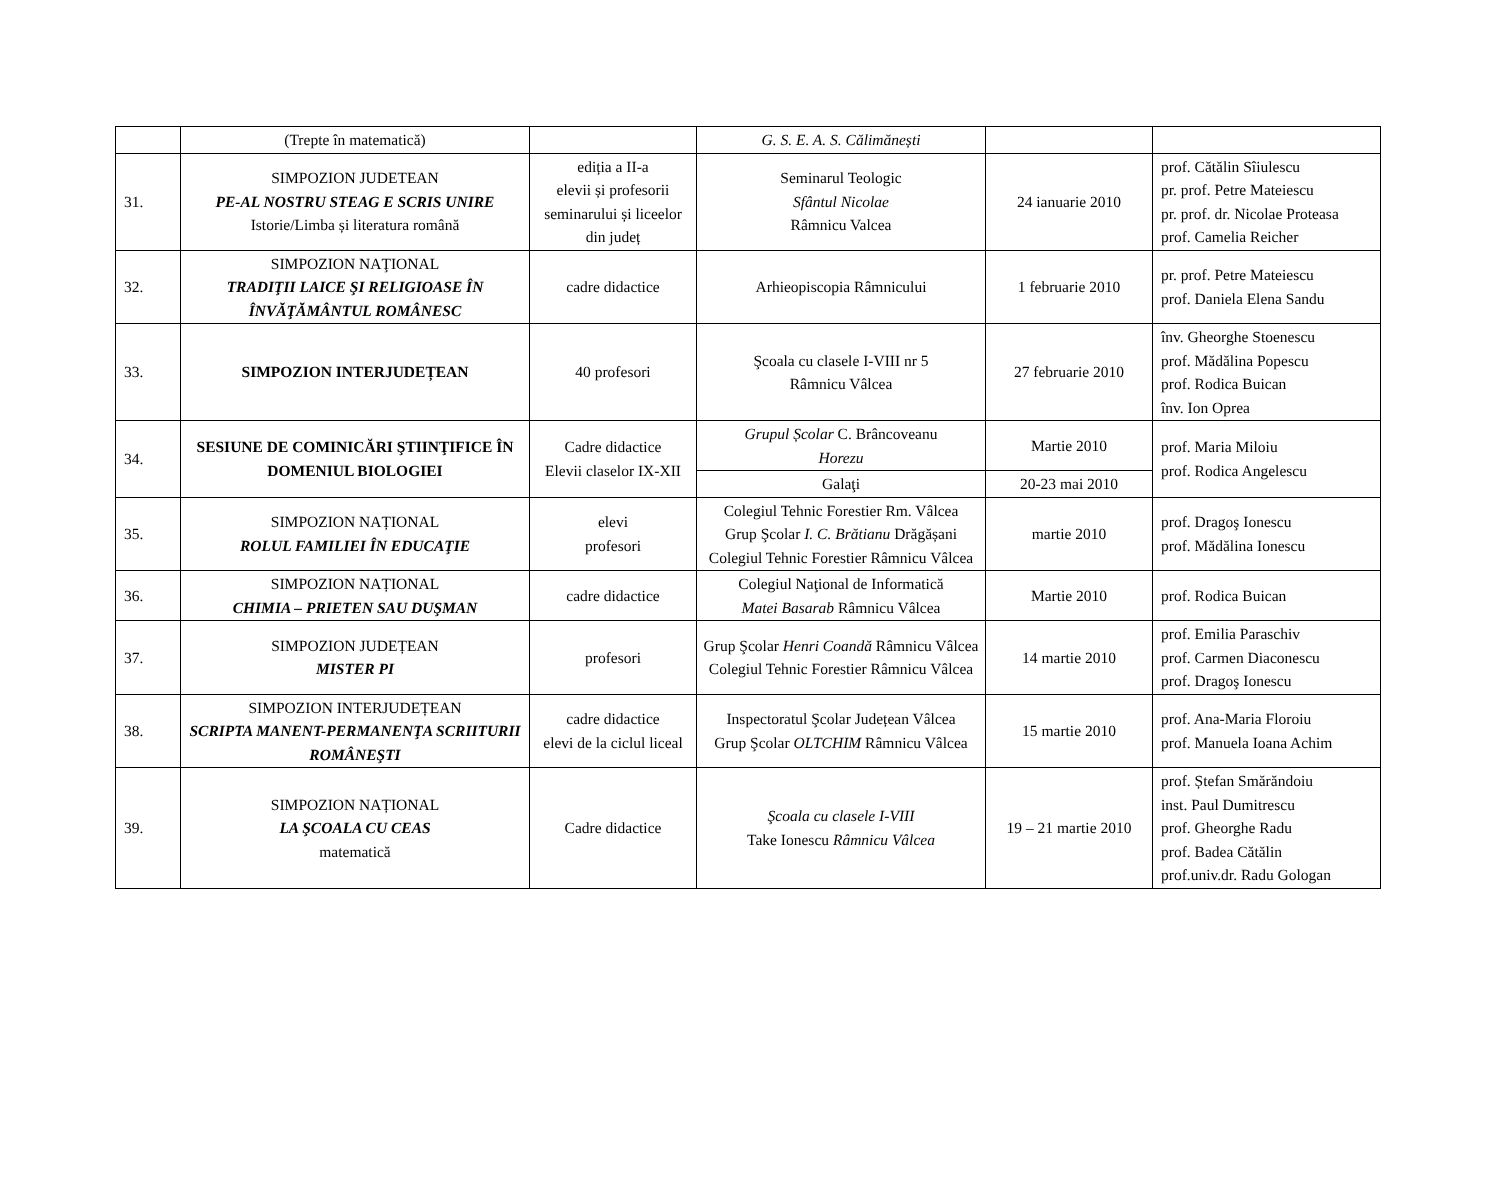| | (Trepte în matematică) | | G. S. E. A. S. Călimănești | | |
| 31. | SIMPOZION JUDETEAN PE-AL NOSTRU STEAG E SCRIS UNIRE Istorie/Limba și literatura română | ediția a II-a elevii și profesorii seminarului și liceelor din județ | Seminarul Teologic Sfântul Nicolae Râmnicu Valcea | 24 ianuarie 2010 | prof. Cătălin Sîiulescu pr. prof. Petre Mateiescu pr. prof. dr. Nicolae Proteasa prof. Camelia Reicher |
| 32. | SIMPOZION NAŢIONAL TRADIŢII LAICE ŞI RELIGIOASE ÎN ÎNVĂŢĂMÂNTUL ROMÂNESC | cadre didactice | Arhieopiscopia Râmnicului | 1 februarie 2010 | pr. prof. Petre Mateiescu prof. Daniela Elena Sandu |
| 33. | SIMPOZION INTERJUDEȚEAN | 40 profesori | Şcoala cu clasele I-VIII nr 5 Râmnicu Vâlcea | 27 februarie 2010 | înv. Gheorghe Stoenescu prof. Mădălina Popescu prof. Rodica Buican înv. Ion Oprea |
| 34. | SESIUNE DE COMINICĂRI ŞTIINŢIFICE ÎN DOMENIUL BIOLOGIEI | Cadre didactice Elevii claselor IX-XII | Grupul Școlar C. Brâncoveanu Horezu | Martie 2010 | prof. Maria Miloiu prof. Rodica Angelescu |
| | | | Galaţi | 20-23 mai 2010 | |
| 35. | SIMPOZION NAȚIONAL ROLUL FAMILIEI ÎN EDUCAŢIE | elevi profesori | Colegiul Tehnic Forestier Rm. Vâlcea Grup Şcolar I. C. Brătianu Drăgășani Colegiul Tehnic Forestier Râmnicu Vâlcea | martie 2010 | prof. Dragoş Ionescu prof. Mădălina Ionescu |
| 36. | SIMPOZION NAȚIONAL CHIMIA – PRIETEN SAU DUŞMAN | cadre didactice | Colegiul Naţional de Informatică Matei Basarab Râmnicu Vâlcea | Martie 2010 | prof. Rodica Buican |
| 37. | SIMPOZION JUDEȚEAN MISTER PI | profesori | Grup Şcolar Henri Coandă Râmnicu Vâlcea Colegiul Tehnic Forestier Râmnicu Vâlcea | 14 martie 2010 | prof. Emilia Paraschiv prof. Carmen Diaconescu prof. Dragoş Ionescu |
| 38. | SIMPOZION INTERJUDEȚEAN SCRIPTA MANENT-PERMANENŢA SCRIITURII ROMÂNEŞTI | cadre didactice elevi de la ciclul liceal | Inspectoratul Şcolar Județean Vâlcea Grup Şcolar OLTCHIM Râmnicu Vâlcea | 15 martie 2010 | prof. Ana-Maria Floroiu prof. Manuela Ioana Achim |
| 39. | SIMPOZION NAȚIONAL LA ŞCOALA CU CEAS matematică | Cadre didactice | Şcoala cu clasele I-VIII Take Ionescu Râmnicu Vâlcea | 19 – 21 martie 2010 | prof. Ștefan Smărăndoiu inst. Paul Dumitrescu prof. Gheorghe Radu prof. Badea Cătălin prof.univ.dr. Radu Gologan |